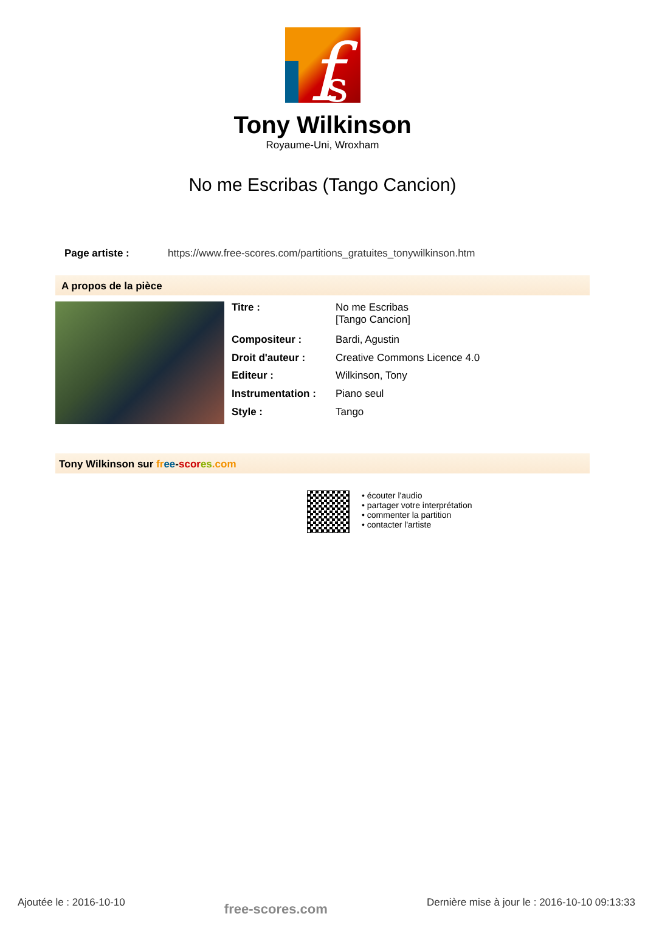f
s
Tony Wilkinson
Royaume-Uni, Wroxham
No me Escribas (Tango Cancion)
Page artiste : https://www.free-scores.com/partitions_gratuites_tonywilkinson.htm
A propos de la pièce
| Titre : | No me Escribas [Tango Cancion] |
| Compositeur : | Bardi, Agustin |
| Droit d'auteur : | Creative Commons Licence 4.0 |
| Editeur : | Wilkinson, Tony |
| Instrumentation : | Piano seul |
| Style : | Tango |
Tony Wilkinson sur fr ee-scor es.com
• écouter l'audio
• partager votre interprétation
• commenter la partition
• contacter l'artiste
Ajoutée le : 2016-10-10
free-scores.com
Dernière mise à jour le : 2016-10-10 09:13:33